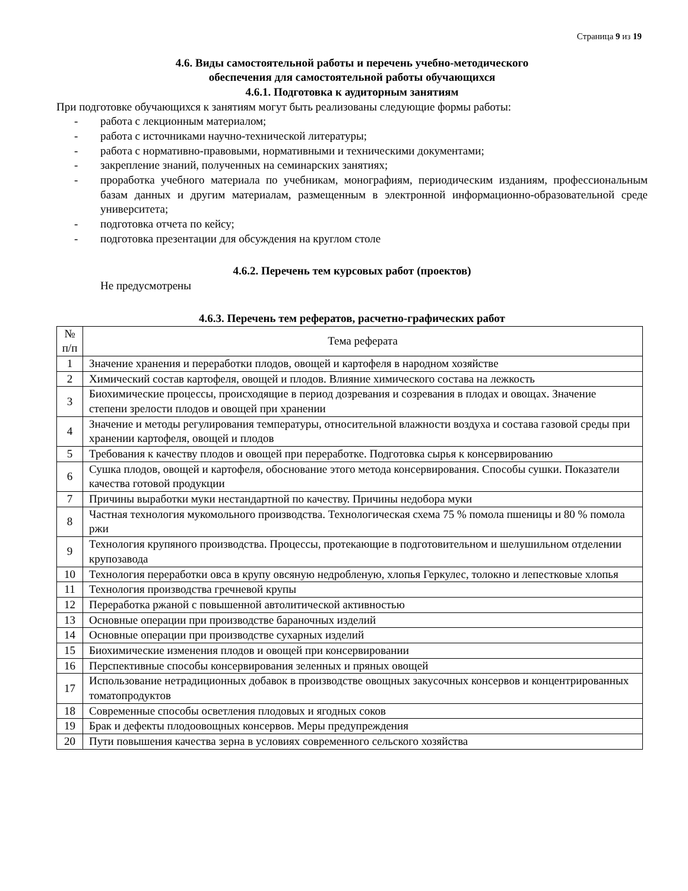Страница 9 из 19
4.6. Виды самостоятельной работы и перечень учебно-методического
обеспечения для самостоятельной работы обучающихся
4.6.1. Подготовка к аудиторным занятиям
При подготовке обучающихся к занятиям могут быть реализованы следующие формы работы:
- работа с лекционным материалом;
- работа с источниками научно-технической литературы;
- работа с нормативно-правовыми, нормативными и техническими документами;
- закрепление знаний, полученных на семинарских занятиях;
- проработка учебного материала по учебникам, монографиям, периодическим изданиям, профессиональным базам данных и другим материалам, размещенным в электронной информационно-образовательной среде университета;
- подготовка отчета по кейсу;
- подготовка презентации для обсуждения на круглом столе
4.6.2. Перечень тем курсовых работ (проектов)
Не предусмотрены
4.6.3. Перечень тем рефератов, расчетно-графических работ
| № п/п | Тема реферата |
| --- | --- |
| 1 | Значение хранения и переработки плодов, овощей и картофеля в народном хозяйстве |
| 2 | Химический состав картофеля, овощей и плодов. Влияние химического состава на лежкость |
| 3 | Биохимические процессы, происходящие в период дозревания и созревания в плодах и овощах. Значение степени зрелости плодов и овощей при хранении |
| 4 | Значение и методы регулирования температуры, относительной влажности воздуха и состава газовой среды при хранении картофеля, овощей и плодов |
| 5 | Требования к качеству плодов и овощей при переработке. Подготовка сырья к консервированию |
| 6 | Сушка плодов, овощей и картофеля, обоснование этого метода консервирования. Способы сушки. Показатели качества готовой продукции |
| 7 | Причины выработки муки нестандартной по качеству. Причины недобора муки |
| 8 | Частная технология мукомольного производства. Технологическая схема 75 % помола пшеницы и 80 % помола ржи |
| 9 | Технология крупяного производства. Процессы, протекающие в подготовительном и шелушильном отделении крупозавода |
| 10 | Технология переработки овса в крупу овсяную недробленую, хлопья Геркулес, толокно и лепестковые хлопья |
| 11 | Технология производства гречневой крупы |
| 12 | Переработка ржаной с повышенной автолитической активностью |
| 13 | Основные операции при производстве бараночных изделий |
| 14 | Основные операции при производстве сухарных изделий |
| 15 | Биохимические изменения плодов и овощей при консервировании |
| 16 | Перспективные способы консервирования зеленных и пряных овощей |
| 17 | Использование нетрадиционных добавок в производстве овощных закусочных консервов и концентрированных томатопродуктов |
| 18 | Современные способы осветления плодовых и ягодных соков |
| 19 | Брак и дефекты плодоовощных консервов. Меры предупреждения |
| 20 | Пути повышения качества зерна в условиях современного сельского хозяйства |